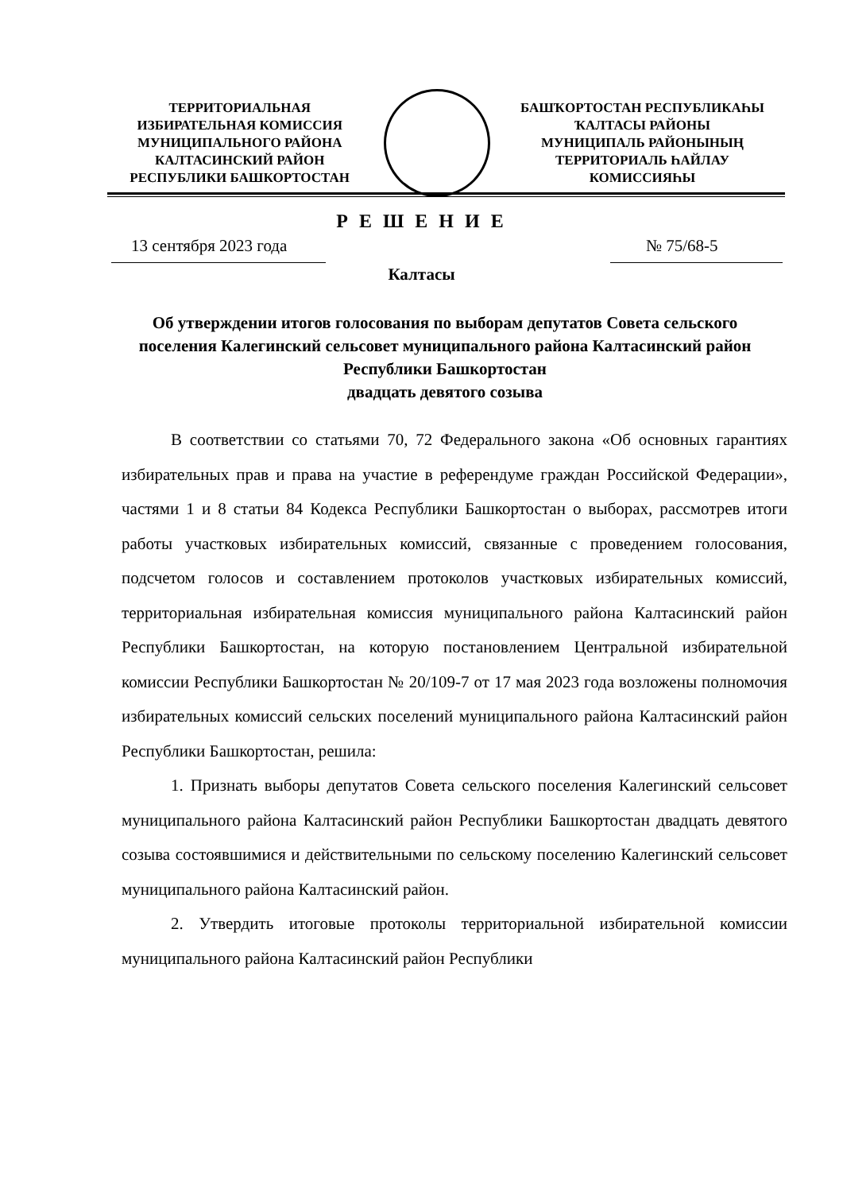ТЕРРИТОРИАЛЬНАЯ
ИЗБИРАТЕЛЬНАЯ КОМИССИЯ
МУНИЦИПАЛЬНОГО РАЙОНА
КАЛТАСИНСКИЙ РАЙОН
РЕСПУБЛИКИ БАШКОРТОСТАН
БАШҠОРТОСТАН РЕСПУБЛИКАҺЫ
ҠАЛТАСЫ РАЙОНЫ
МУНИЦИПАЛЬ РАЙОНЫНЫҢ
ТЕРРИТОРИАЛЬ ҺАЙЛАУ
КОМИССИЯҺЫ
Р Е Ш Е Н И Е
13 сентября 2023 года № 75/68-5
Калтасы
Об утверждении итогов голосования по выборам депутатов Совета сельского поселения Калегинский сельсовет муниципального района Калтасинский район Республики Башкортостан
двадцать девятого созыва
В соответствии со статьями 70, 72 Федерального закона «Об основных гарантиях избирательных прав и права на участие в референдуме граждан Российской Федерации», частями 1 и 8 статьи 84 Кодекса Республики Башкортостан о выборах, рассмотрев итоги работы участковых избирательных комиссий, связанные с проведением голосования, подсчетом голосов и составлением протоколов участковых избирательных комиссий, территориальная избирательная комиссия муниципального района Калтасинский район Республики Башкортостан, на которую постановлением Центральной избирательной комиссии Республики Башкортостан № 20/109-7 от 17 мая 2023 года возложены полномочия избирательных комиссий сельских поселений муниципального района Калтасинский район Республики Башкортостан, решила:
1. Признать выборы депутатов Совета сельского поселения Калегинский сельсовет муниципального района Калтасинский район Республики Башкортостан двадцать девятого созыва состоявшимися и действительными по сельскому поселению Калегинский сельсовет муниципального района Калтасинский район.
2. Утвердить итоговые протоколы территориальной избирательной комиссии муниципального района Калтасинский район Республики